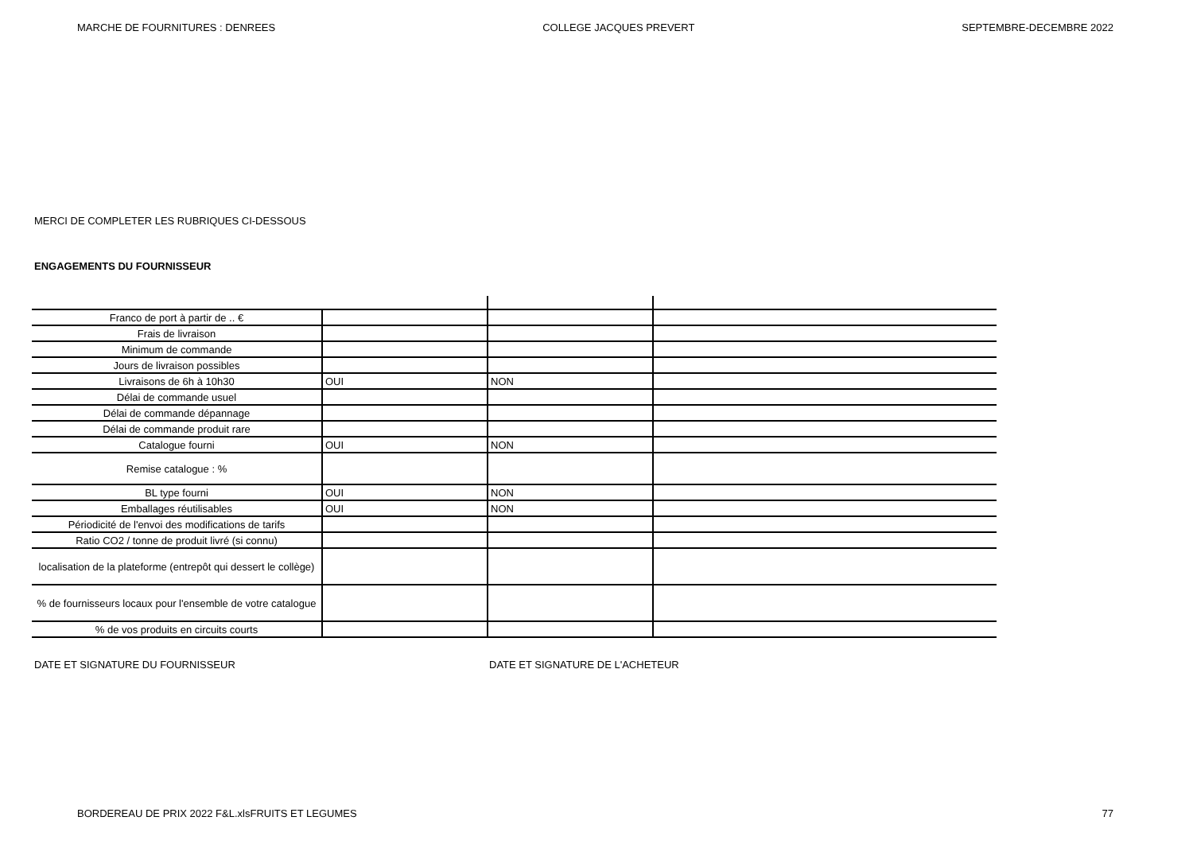MARCHE DE FOURNITURES : DENREES COLLEGE JACQUES PREVERT SEPTEMBRE-DECEMBRE 2022
MERCI DE COMPLETER LES RUBRIQUES CI-DESSOUS
ENGAGEMENTS DU FOURNISSEUR
| Franco de port à partir de .. € | | | |
| Frais de livraison | | | |
| Minimum de commande | | | |
| Jours de livraison possibles | | | |
| Livraisons de 6h à 10h30 | OUI | NON | |
| Délai de commande usuel | | | |
| Délai de commande dépannage | | | |
| Délai de commande produit rare | | | |
| Catalogue fourni | OUI | NON | |
| Remise catalogue : % | | | |
| BL type fourni | OUI | NON | |
| Emballages réutilisables | OUI | NON | |
| Périodicité de l'envoi des modifications de tarifs | | | |
| Ratio CO2 / tonne de produit livré (si connu) | | | |
| localisation de la plateforme (entrepôt qui dessert le collège) | | | |
| % de fournisseurs locaux pour l'ensemble de votre catalogue | | | |
| % de vos produits en circuits courts | | | |
DATE ET SIGNATURE DU FOURNISSEUR DATE ET SIGNATURE DE L'ACHETEUR
BORDEREAU DE PRIX 2022 F&L.xlsFRUITS ET LEGUMES 77